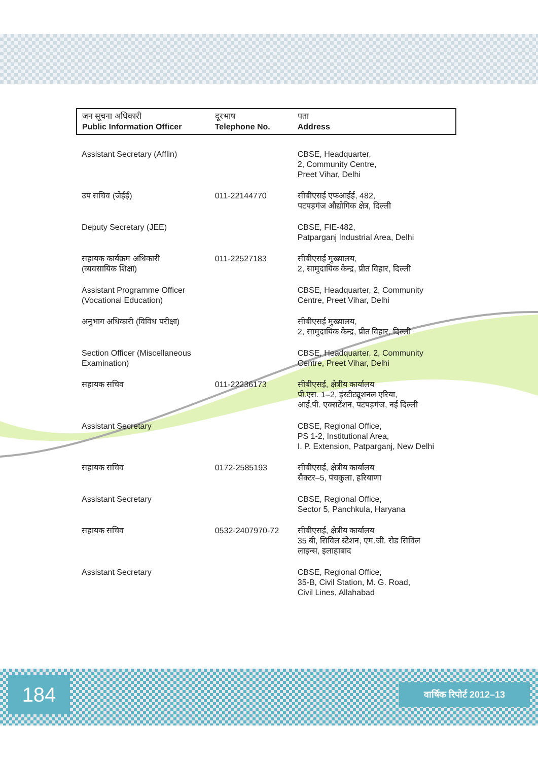| जन सूचना अधिकारी Public Information Officer | दूरभाष Telephone No. | पता Address |
| --- | --- | --- |
| Assistant Secretary (Afflin) | | CBSE, Headquarter, 2, Community Centre, Preet Vihar, Delhi |
| उप सचिव (जेईई) | 011-22144770 | सीबीएसई एफआईई, 482, पटपड़गंज औद्योगिक क्षेत्र, दिल्ली |
| Deputy Secretary (JEE) | | CBSE, FIE-482, Patparganj Industrial Area, Delhi |
| सहायक कार्यक्रम अधिकारी (व्यवसायिक शिक्षा) | 011-22527183 | सीबीएसई मुख्यालय, 2, सामुदायिक केन्द्र, प्रीत विहार, दिल्ली |
| Assistant Programme Officer (Vocational Education) | | CBSE, Headquarter, 2, Community Centre, Preet Vihar, Delhi |
| अनुभाग अधिकारी (विविध परीक्षा) | | सीबीएसई मुख्यालय, 2, सामुदायिक केन्द्र, प्रीत विहार, दिल्ली |
| Section Officer (Miscellaneous Examination) | | CBSE, Headquarter, 2, Community Centre, Preet Vihar, Delhi |
| सहायक सचिव | 011-22236173 | सीबीएसई, क्षेत्रीय कार्यालय पी.एस. 1–2, इंस्टीट्यूशनल एरिया, आई.पी. एक्सटेंशन, पटपड़गंज, नई दिल्ली |
| Assistant Secretary | | CBSE, Regional Office, PS 1-2, Institutional Area, I. P. Extension, Patparganj, New Delhi |
| सहायक सचिव | 0172-2585193 | सीबीएसई, क्षेत्रीय कार्यालय सैक्टर–5, पंचकुला, हरियाणा |
| Assistant Secretary | | CBSE, Regional Office, Sector 5, Panchkula, Haryana |
| सहायक सचिव | 0532-2407970-72 | सीबीएसई, क्षेत्रीय कार्यालय 35 बी, सिविल स्टेशन, एम.जी. रोड सिविल लाइन्स, इलाहाबाद |
| Assistant Secretary | | CBSE, Regional Office, 35-B, Civil Station, M. G. Road, Civil Lines, Allahabad |
184 वार्षिक रिपोर्ट 2012–13